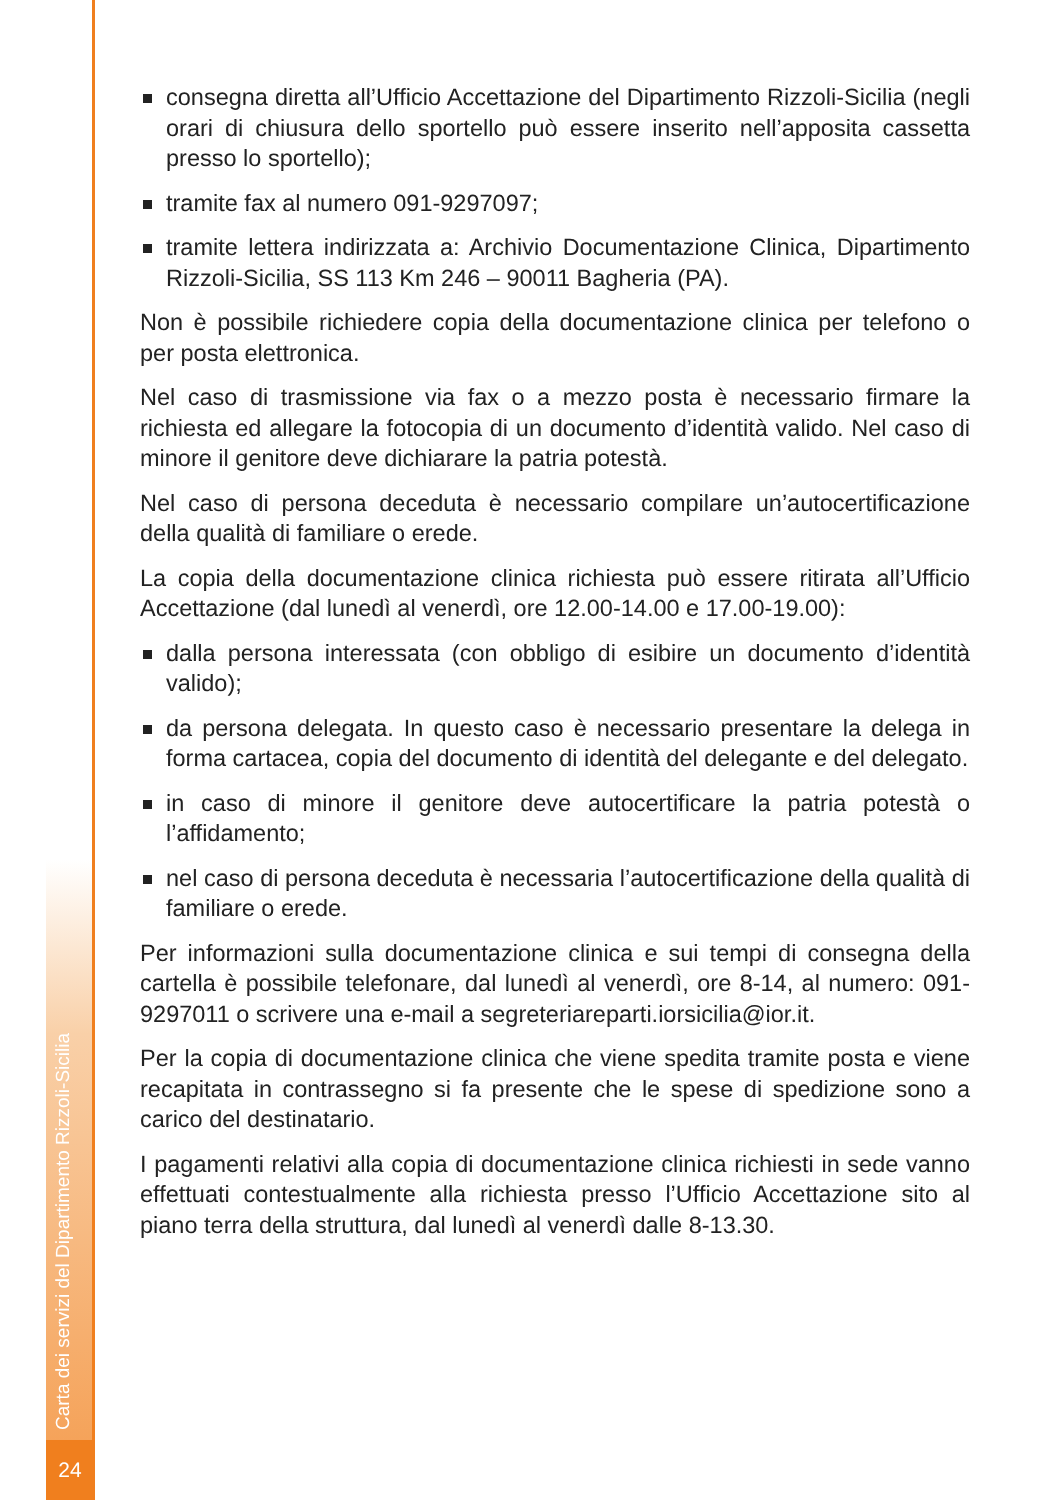Carta dei servizi del Dipartimento Rizzoli-Sicilia
24
consegna diretta all’Ufficio Accettazione del Dipartimento Rizzoli-Sicilia (negli orari di chiusura dello sportello può essere inserito nell’apposita cassetta presso lo sportello);
tramite fax al numero 091-9297097;
tramite lettera indirizzata a: Archivio Documentazione Clinica, Dipartimento Rizzoli-Sicilia, SS 113 Km 246 – 90011 Bagheria (PA).
Non è possibile richiedere copia della documentazione clinica per telefono o per posta elettronica.
Nel caso di trasmissione via fax o a mezzo posta è necessario firmare la richiesta ed allegare la fotocopia di un documento d’identità valido. Nel caso di minore il genitore deve dichiarare la patria potestà.
Nel caso di persona deceduta è necessario compilare un’autocertificazione della qualità di familiare o erede.
La copia della documentazione clinica richiesta può essere ritirata all’Ufficio Accettazione (dal lunedì al venerdì, ore 12.00-14.00 e 17.00-19.00):
dalla persona interessata (con obbligo di esibire un documento d’identità valido);
da persona delegata. In questo caso è necessario presentare la delega in forma cartacea, copia del documento di identità del delegante e del delegato.
in caso di minore il genitore deve autocertificare la patria potestà o l’affidamento;
nel caso di persona deceduta è necessaria l’autocertificazione della qualità di familiare o erede.
Per informazioni sulla documentazione clinica e sui tempi di consegna della cartella è possibile telefonare, dal lunedì al venerdì, ore 8-14, al numero: 091-9297011 o scrivere una e-mail a segreteriareparti.iorsicilia@ior.it.
Per la copia di documentazione clinica che viene spedita tramite posta e viene recapitata in contrassegno si fa presente che le spese di spedizione sono a carico del destinatario.
I pagamenti relativi alla copia di documentazione clinica richiesti in sede vanno effettuati contestualmente alla richiesta presso l’Ufficio Accettazione sito al piano terra della struttura, dal lunedì al venerdì dalle 8-13.30.